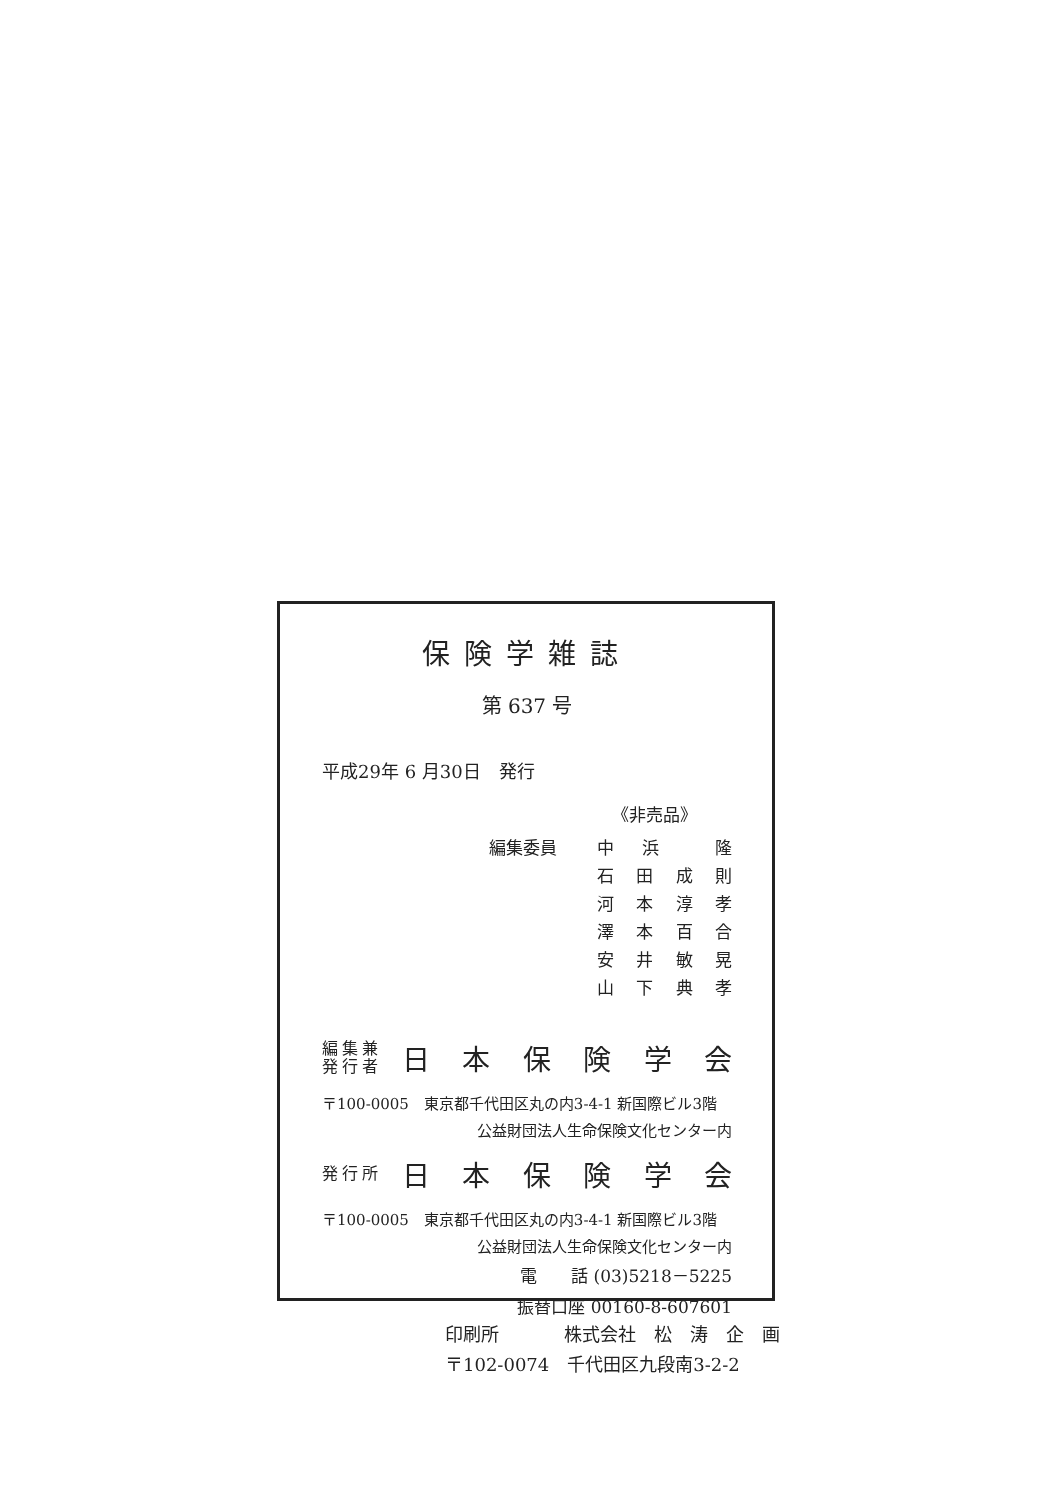保険学雑誌
第 637 号
平成29年 6 月30日　発行
《非売品》
編集委員
中浜 隆
石田成則
河本淳孝
澤本百合
安井敏晃
山下典孝
編集兼
発行者
日本保険学会
〒100-0005　東京都千代田区丸の内3-4-1 新国際ビル3階
公益財団法人生命保険文化センター内
発行所
日本保険学会
〒100-0005　東京都千代田区丸の内3-4-1 新国際ビル3階
公益財団法人生命保険文化センター内
電　　話 (03)5218－5225
振替口座 00160-8-607601
印刷所 株式会社　松　涛　企　画
〒102-0074　千代田区九段南3-2-2